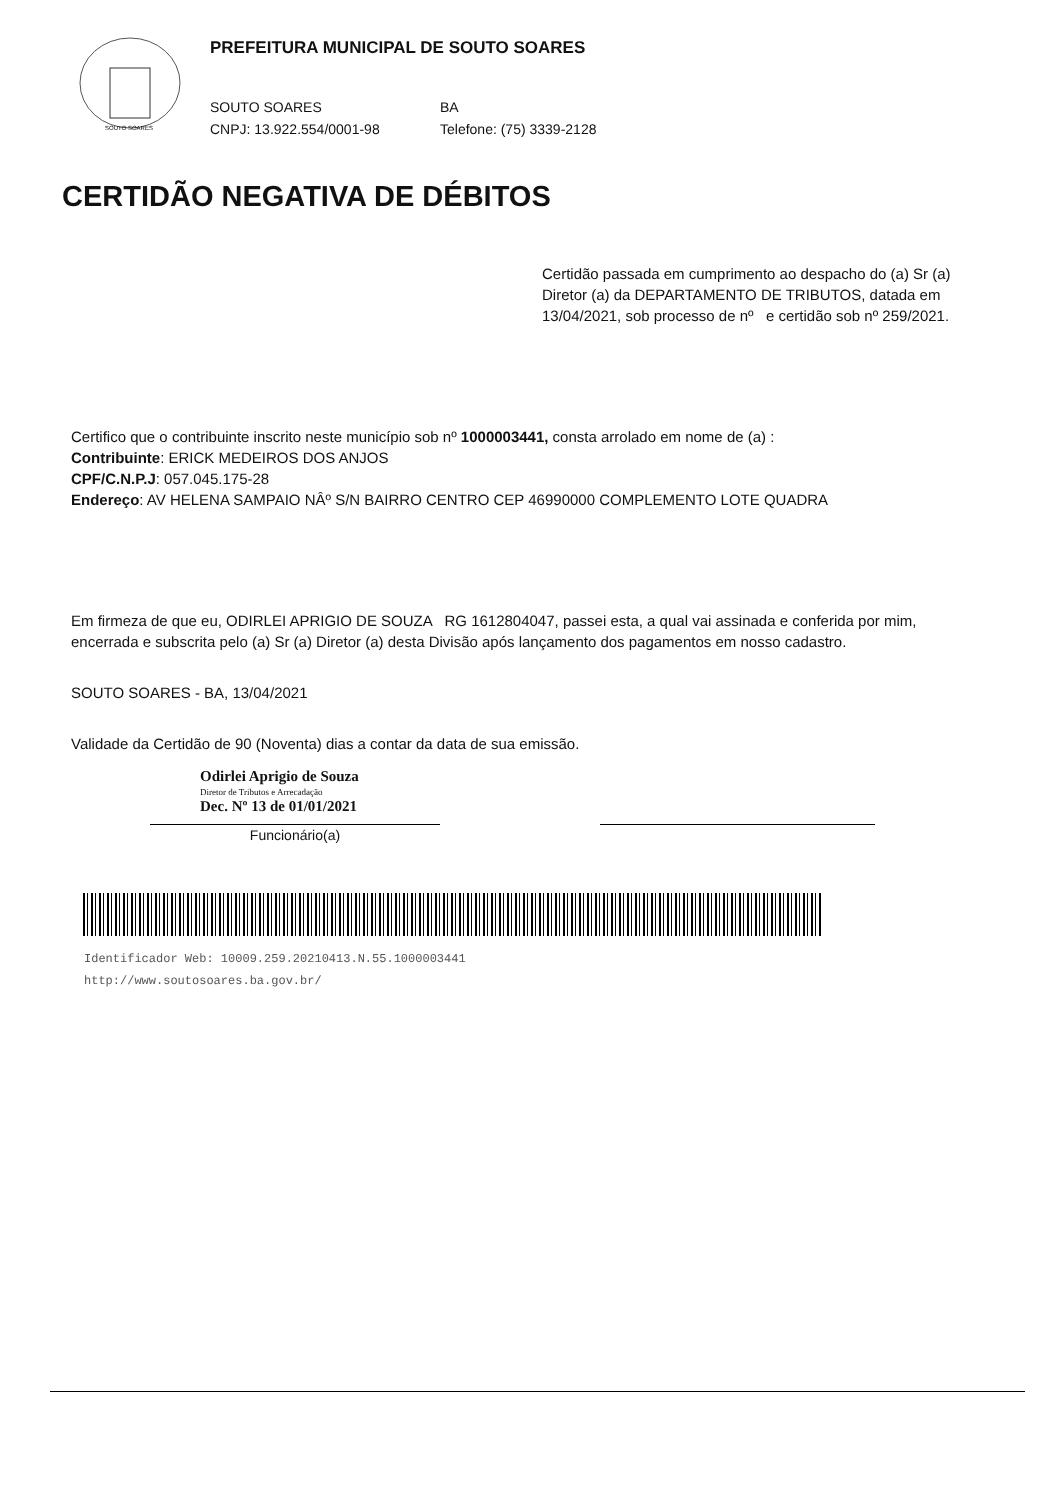SOUTO SOARES
PREFEITURA MUNICIPAL DE SOUTO SOARES
SOUTO SOARES BA
CNPJ: 13.922.554/0001-98 Telefone: (75) 3339-2128
CERTIDÃO NEGATIVA DE DÉBITOS
Certidão passada em cumprimento ao despacho do (a) Sr (a) Diretor (a) da DEPARTAMENTO DE TRIBUTOS, datada em 13/04/2021, sob processo de nº e certidão sob nº 259/2021.
Certifico que o contribuinte inscrito neste município sob nº 1000003441, consta arrolado em nome de (a) :
Contribuinte: ERICK MEDEIROS DOS ANJOS
CPF/C.N.P.J: 057.045.175-28
Endereço: AV HELENA SAMPAIO NÂº S/N BAIRRO CENTRO CEP 46990000 COMPLEMENTO LOTE QUADRA
Em firmeza de que eu, ODIRLEI APRIGIO DE SOUZA RG 1612804047, passei esta, a qual vai assinada e conferida por mim, encerrada e subscrita pelo (a) Sr (a) Diretor (a) desta Divisão após lançamento dos pagamentos em nosso cadastro.
SOUTO SOARES - BA, 13/04/2021
Validade da Certidão de 90 (Noventa) dias a contar da data de sua emissão.
Odirlei Aprigio de Souza
Diretor de Tributos e Arrecadação
Dec. Nº 13 de 01/01/2021
Funcionário(a)
Identificador Web: 10009.259.20210413.N.55.1000003441
http://www.soutosoares.ba.gov.br/